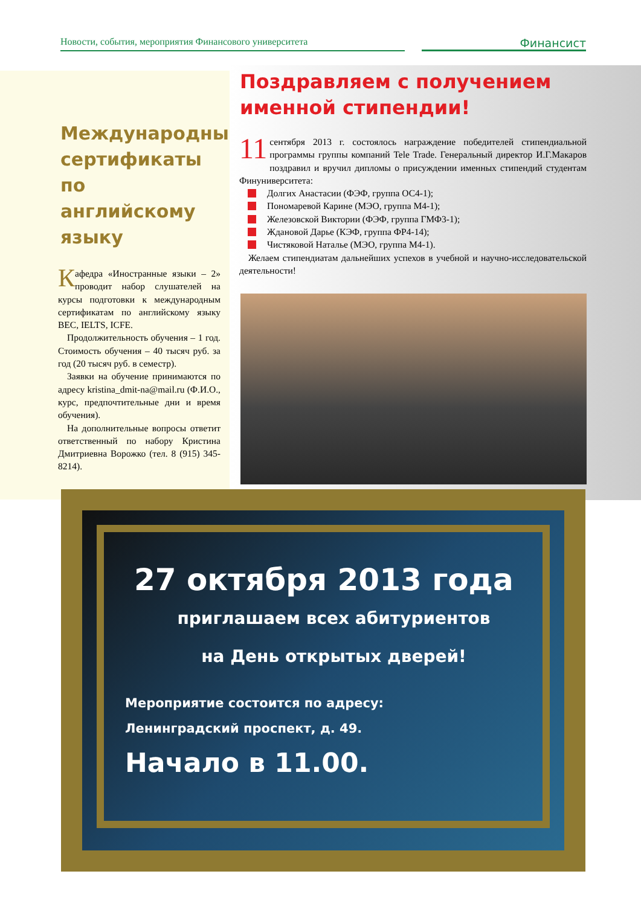Новости, события, мероприятия Финансового университета
Финансист
Международные сертификаты по английскому языку
Кафедра «Иностранные языки – 2» проводит набор слушателей на курсы подготовки к международным сертификатам по английскому языку BEC, IELTS, ICFE.
Продолжительность обучения – 1 год. Стоимость обучения – 40 тысяч руб. за год (20 тысяч руб. в семестр).
Заявки на обучение принимаются по адресу kristina_dmit-na@mail.ru (Ф.И.О., курс, предпочтительные дни и время обучения).
На дополнительные вопросы ответит ответственный по набору Кристина Дмитриевна Ворожко (тел. 8 (915) 345-8214).
Поздравляем с получением именной стипендии!
11 сентября 2013 г. состоялось награждение победителей стипендиальной программы группы компаний Tele Trade. Генеральный директор И.Г.Макаров поздравил и вручил дипломы о присуждении именных стипендий студентам Финуниверситета:
Долгих Анастасии (ФЭФ, группа ОС4-1);
Пономаревой Карине (МЭО, группа М4-1);
Железовской Виктории (ФЭФ, группа ГМФ3-1);
Ждановой Дарье (КЭФ, группа ФР4-14);
Чистяковой Наталье (МЭО, группа М4-1).
Желаем стипендиатам дальнейших успехов в учебной и научно-исследовательской деятельности!
27 октября 2013 года
приглашаем всех абитуриентов
на День открытых дверей!
Мероприятие состоится по адресу:
Ленинградский проспект, д. 49.
Начало в 11.00.